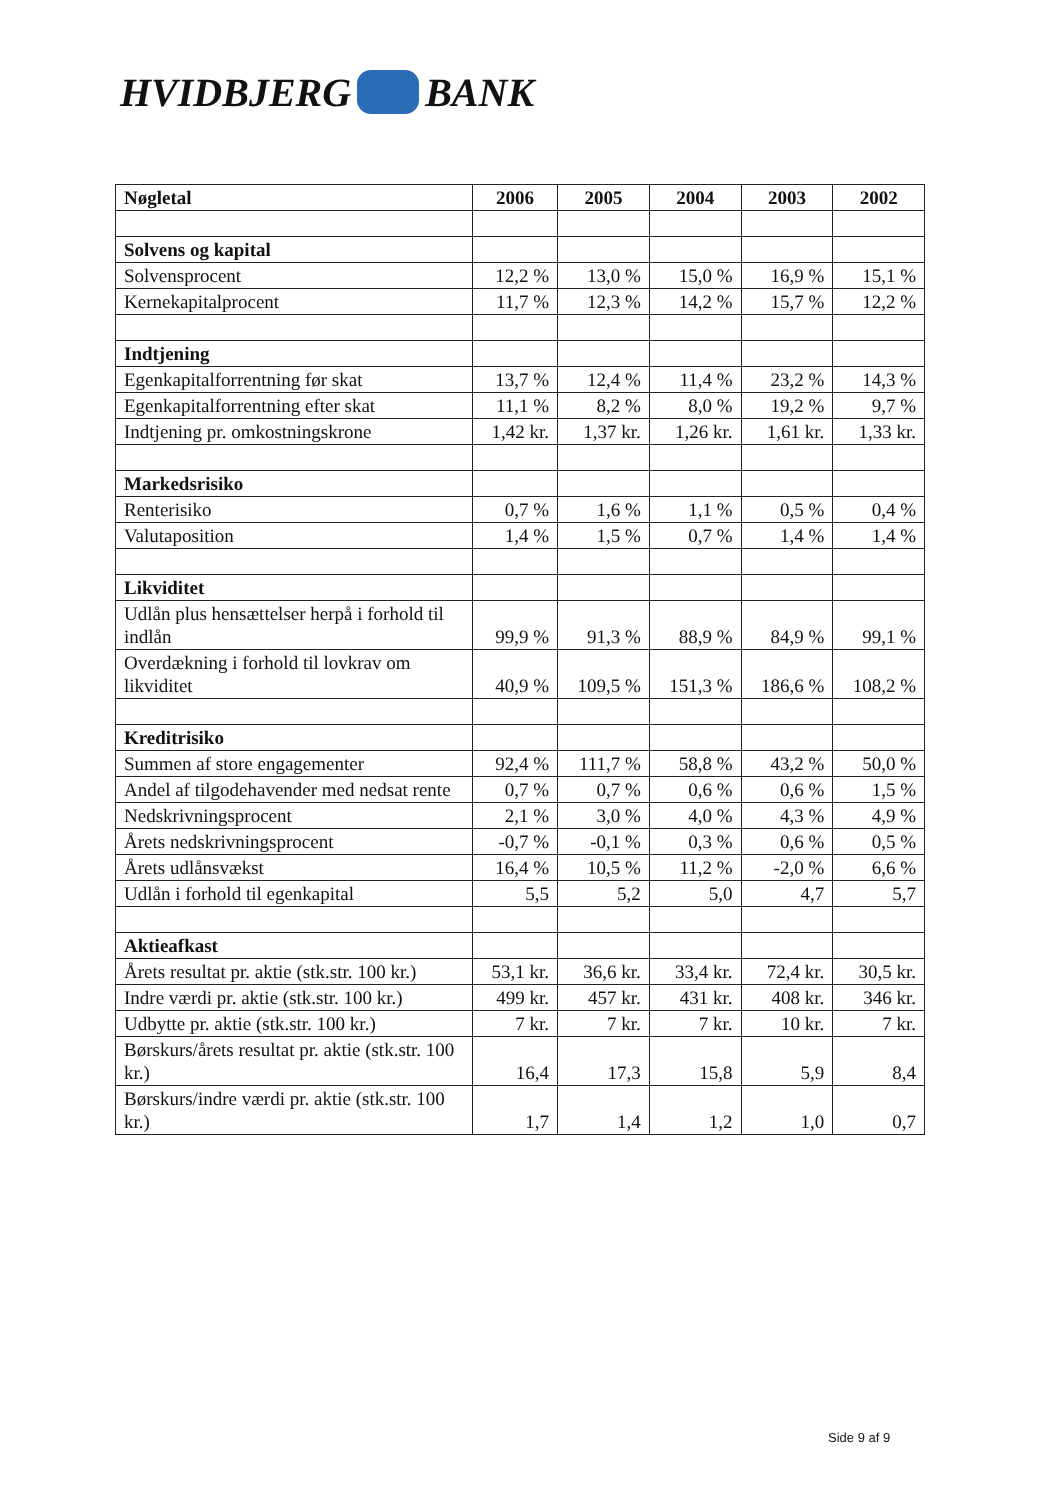HVIDBJERG BANK
| Nøgletal | 2006 | 2005 | 2004 | 2003 | 2002 |
| --- | --- | --- | --- | --- | --- |
| Solvens og kapital | | | | | |
| Solvensprocent | 12,2 % | 13,0 % | 15,0 % | 16,9 % | 15,1 % |
| Kernekapitalprocent | 11,7 % | 12,3 % | 14,2 % | 15,7 % | 12,2 % |
| Indtjening | | | | | |
| Egenkapitalforrentning før skat | 13,7 % | 12,4 % | 11,4 % | 23,2 % | 14,3 % |
| Egenkapitalforrentning efter skat | 11,1 % | 8,2 % | 8,0 % | 19,2 % | 9,7 % |
| Indtjening pr. omkostningskrone | 1,42 kr. | 1,37 kr. | 1,26 kr. | 1,61 kr. | 1,33 kr. |
| Markedsrisiko | | | | | |
| Renterisiko | 0,7 % | 1,6 % | 1,1 % | 0,5 % | 0,4 % |
| Valutaposition | 1,4 % | 1,5 % | 0,7 % | 1,4 % | 1,4 % |
| Likviditet | | | | | |
| Udlån plus hensættelser herpå i forhold til indlån | 99,9 % | 91,3 % | 88,9 % | 84,9 % | 99,1 % |
| Overdækning i forhold til lovkrav om likviditet | 40,9 % | 109,5 % | 151,3 % | 186,6 % | 108,2 % |
| Kreditrisiko | | | | | |
| Summen af store engagementer | 92,4 % | 111,7 % | 58,8 % | 43,2 % | 50,0 % |
| Andel af tilgodehavender med nedsat rente | 0,7 % | 0,7 % | 0,6 % | 0,6 % | 1,5 % |
| Nedskrivningsprocent | 2,1 % | 3,0 % | 4,0 % | 4,3 % | 4,9 % |
| Årets nedskrivningsprocent | -0,7 % | -0,1 % | 0,3 % | 0,6 % | 0,5 % |
| Årets udlånsvækst | 16,4 % | 10,5 % | 11,2 % | -2,0 % | 6,6 % |
| Udlån i forhold til egenkapital | 5,5 | 5,2 | 5,0 | 4,7 | 5,7 |
| Aktieafkast | | | | | |
| Årets resultat pr. aktie (stk.str. 100 kr.) | 53,1 kr. | 36,6 kr. | 33,4 kr. | 72,4 kr. | 30,5 kr. |
| Indre værdi pr. aktie (stk.str. 100 kr.) | 499 kr. | 457 kr. | 431 kr. | 408 kr. | 346 kr. |
| Udbytte pr. aktie (stk.str. 100 kr.) | 7 kr. | 7 kr. | 7 kr. | 10 kr. | 7 kr. |
| Børskurs/årets resultat pr. aktie (stk.str. 100 kr.) | 16,4 | 17,3 | 15,8 | 5,9 | 8,4 |
| Børskurs/indre værdi pr. aktie (stk.str. 100 kr.) | 1,7 | 1,4 | 1,2 | 1,0 | 0,7 |
Side 9 af 9